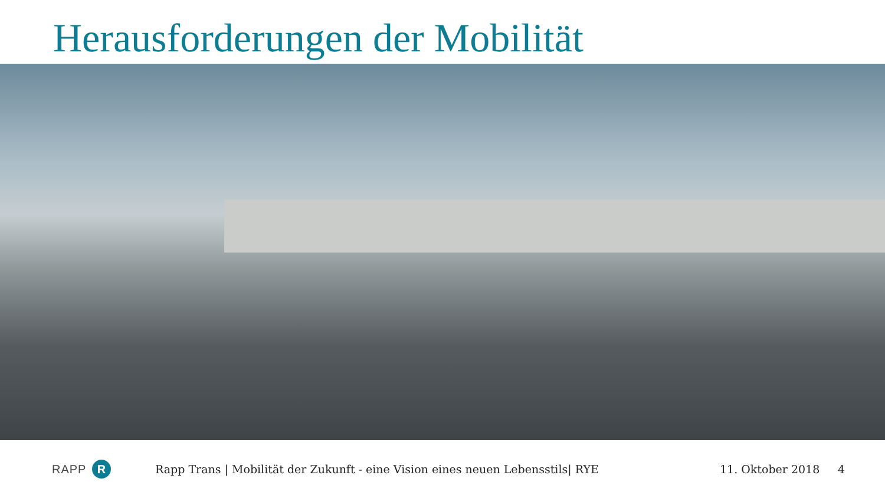Herausforderungen der Mobilität
RAPP R
Rapp Trans | Mobilität der Zukunft - eine Vision eines neuen Lebensstils| RYE
11. Oktober 2018 4